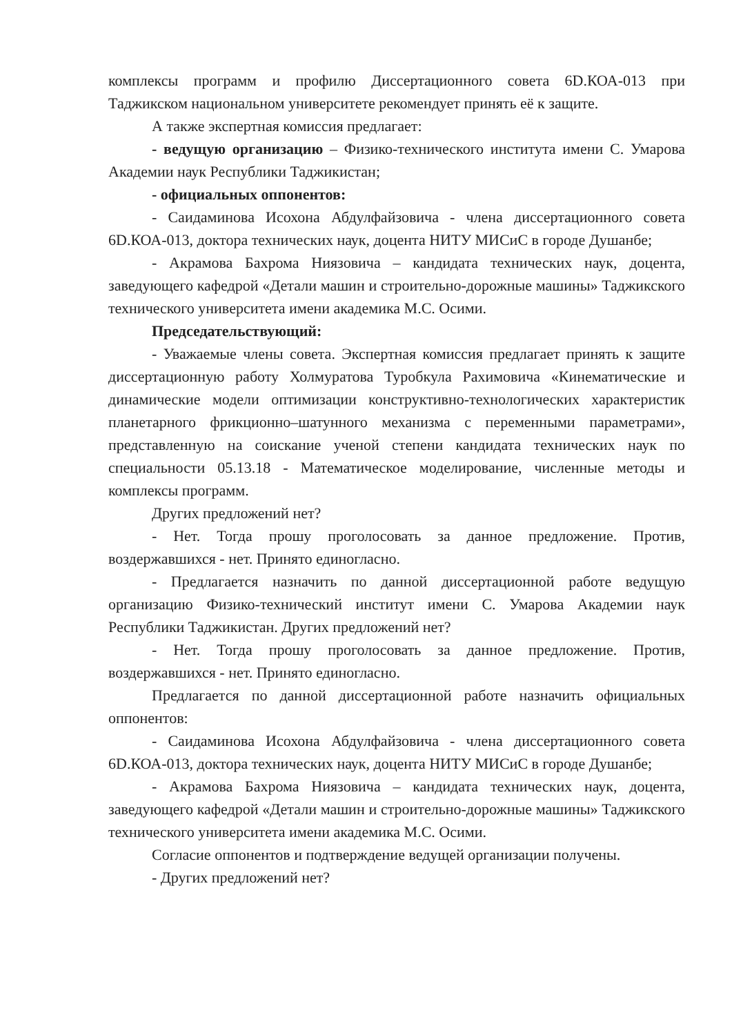комплексы программ и профилю Диссертационного совета 6D.КОА-013 при Таджикском национальном университете рекомендует принять её к защите.
А также экспертная комиссия предлагает:
- ведущую организацию – Физико-технического института имени С. Умарова Академии наук Республики Таджикистан;
- официальных оппонентов:
- Саидаминова Исохона Абдулфайзовича - члена диссертационного совета 6D.КОА-013, доктора технических наук, доцента НИТУ МИСиС в городе Душанбе;
- Акрамова Бахрома Ниязовича – кандидата технических наук, доцента, заведующего кафедрой «Детали машин и строительно-дорожные машины» Таджикского технического университета имени академика М.С. Осими.
Председательствующий:
- Уважаемые члены совета. Экспертная комиссия предлагает принять к защите диссертационную работу Холмуратова Туробкула Рахимовича «Кинематические и динамические модели оптимизации конструктивно-технологических характеристик планетарного фрикционно–шатунного механизма с переменными параметрами», представленную на соискание ученой степени кандидата технических наук по специальности 05.13.18 - Математическое моделирование, численные методы и комплексы программ.
Других предложений нет?
- Нет. Тогда прошу проголосовать за данное предложение. Против, воздержавшихся - нет. Принято единогласно.
- Предлагается назначить по данной диссертационной работе ведущую организацию Физико-технический институт имени С. Умарова Академии наук Республики Таджикистан. Других предложений нет?
- Нет. Тогда прошу проголосовать за данное предложение. Против, воздержавшихся - нет. Принято единогласно.
Предлагается по данной диссертационной работе назначить официальных оппонентов:
- Саидаминова Исохона Абдулфайзовича - члена диссертационного совета 6D.КОА-013, доктора технических наук, доцента НИТУ МИСиС в городе Душанбе;
- Акрамова Бахрома Ниязовича – кандидата технических наук, доцента, заведующего кафедрой «Детали машин и строительно-дорожные машины» Таджикского технического университета имени академика М.С. Осими.
Согласие оппонентов и подтверждение ведущей организации получены.
- Других предложений нет?